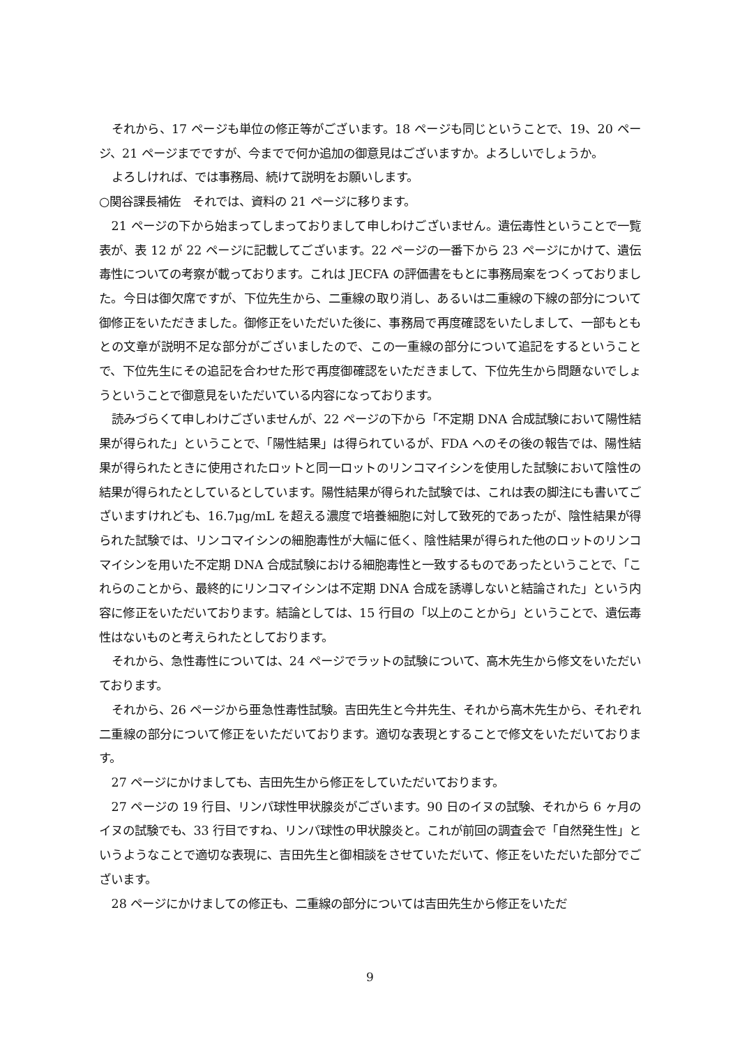それから、17 ページも単位の修正等がございます。18 ページも同じということで、19、20 ページ、21 ページまでですが、今までで何か追加の御意見はございますか。よろしいでしょうか。
よろしければ、では事務局、続けて説明をお願いします。
○関谷課長補佐　それでは、資料の 21 ページに移ります。
21 ページの下から始まってしまっておりまして申しわけございません。遺伝毒性ということで一覧表が、表 12 が 22 ページに記載してございます。22 ページの一番下から 23 ページにかけて、遺伝毒性についての考察が載っております。これは JECFA の評価書をもとに事務局案をつくっておりました。今日は御欠席ですが、下位先生から、二重線の取り消し、あるいは二重線の下線の部分について御修正をいただきました。御修正をいただいた後に、事務局で再度確認をいたしまして、一部もともとの文章が説明不足な部分がございましたので、この一重線の部分について追記をするということで、下位先生にその追記を合わせた形で再度御確認をいただきまして、下位先生から問題ないでしょうということで御意見をいただいている内容になっております。
読みづらくて申しわけございませんが、22 ページの下から「不定期 DNA 合成試験において陽性結果が得られた」ということで、「陽性結果」は得られているが、FDA へのその後の報告では、陽性結果が得られたときに使用されたロットと同一ロットのリンコマイシンを使用した試験において陰性の結果が得られたとしているとしています。陽性結果が得られた試験では、これは表の脚注にも書いてございますけれども、16.7μg/mL を超える濃度で培養細胞に対して致死的であったが、陰性結果が得られた試験では、リンコマイシンの細胞毒性が大幅に低く、陰性結果が得られた他のロットのリンコマイシンを用いた不定期 DNA 合成試験における細胞毒性と一致するものであったということで、「これらのことから、最終的にリンコマイシンは不定期 DNA 合成を誘導しないと結論された」という内容に修正をいただいております。結論としては、15 行目の「以上のことから」ということで、遺伝毒性はないものと考えられたとしております。
それから、急性毒性については、24 ページでラットの試験について、高木先生から修文をいただいております。
それから、26 ページから亜急性毒性試験。吉田先生と今井先生、それから高木先生から、それぞれ二重線の部分について修正をいただいております。適切な表現とすることで修文をいただいております。
27 ページにかけましても、吉田先生から修正をしていただいております。
27 ページの 19 行目、リンパ球性甲状腺炎がございます。90 日のイヌの試験、それから 6 ヶ月のイヌの試験でも、33 行目ですね、リンパ球性の甲状腺炎と。これが前回の調査会で「自然発生性」というようなことで適切な表現に、吉田先生と御相談をさせていただいて、修正をいただいた部分でございます。
28 ページにかけましての修正も、二重線の部分については吉田先生から修正をいただ
9